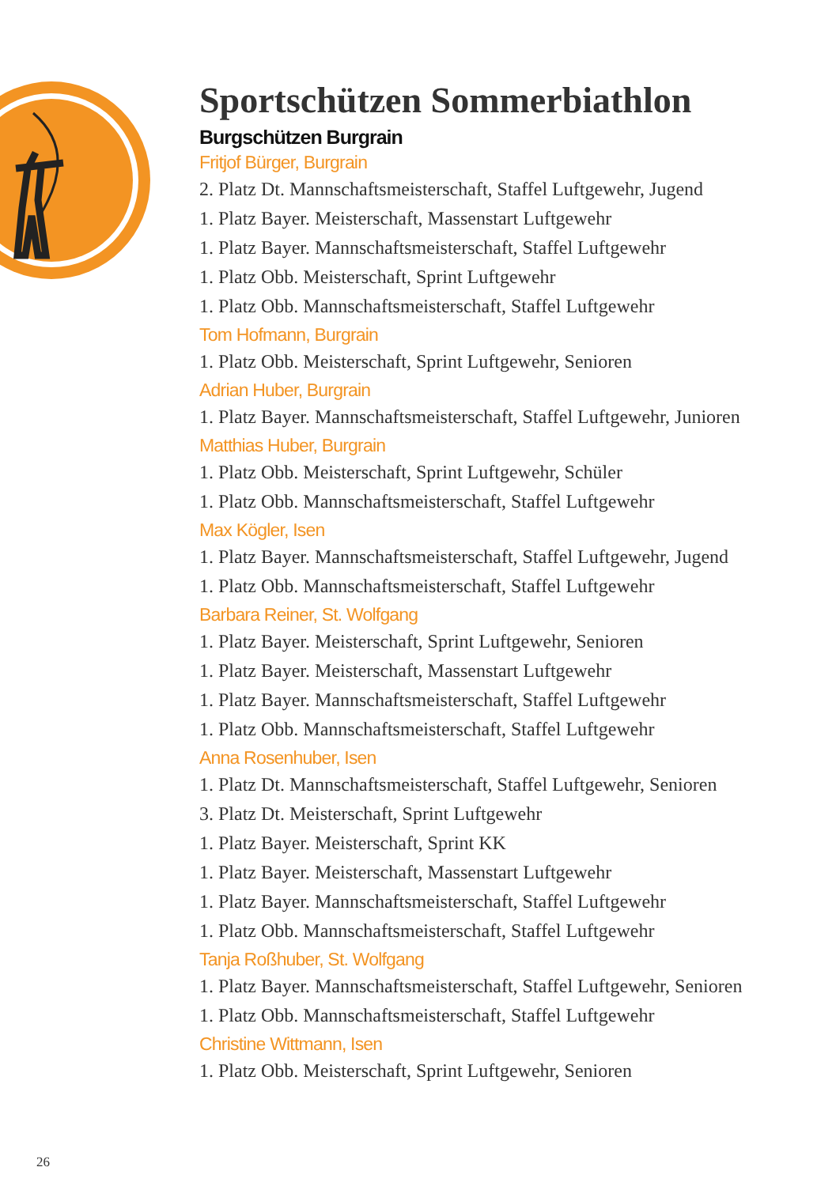Sportschützen Sommerbiathlon
Burgschützen Burgrain
Fritjof Bürger, Burgrain
2. Platz Dt. Mannschaftsmeisterschaft, Staffel Luftgewehr, Jugend
1. Platz Bayer. Meisterschaft, Massenstart Luftgewehr
1. Platz Bayer. Mannschaftsmeisterschaft, Staffel Luftgewehr
1. Platz Obb. Meisterschaft, Sprint Luftgewehr
1. Platz Obb. Mannschaftsmeisterschaft, Staffel Luftgewehr
Tom Hofmann, Burgrain
1. Platz Obb. Meisterschaft, Sprint Luftgewehr, Senioren
Adrian Huber, Burgrain
1. Platz Bayer. Mannschaftsmeisterschaft, Staffel Luftgewehr, Junioren
Matthias Huber, Burgrain
1. Platz Obb. Meisterschaft, Sprint Luftgewehr, Schüler
1. Platz Obb. Mannschaftsmeisterschaft, Staffel Luftgewehr
Max Kögler, Isen
1. Platz Bayer. Mannschaftsmeisterschaft, Staffel Luftgewehr, Jugend
1. Platz Obb. Mannschaftsmeisterschaft, Staffel Luftgewehr
Barbara Reiner, St. Wolfgang
1. Platz Bayer. Meisterschaft, Sprint Luftgewehr, Senioren
1. Platz Bayer. Meisterschaft, Massenstart Luftgewehr
1. Platz Bayer. Mannschaftsmeisterschaft, Staffel Luftgewehr
1. Platz Obb. Mannschaftsmeisterschaft, Staffel Luftgewehr
Anna Rosenhuber, Isen
1. Platz Dt. Mannschaftsmeisterschaft, Staffel Luftgewehr, Senioren
3. Platz Dt. Meisterschaft, Sprint Luftgewehr
1. Platz Bayer. Meisterschaft, Sprint KK
1. Platz Bayer. Meisterschaft, Massenstart Luftgewehr
1. Platz Bayer. Mannschaftsmeisterschaft, Staffel Luftgewehr
1. Platz Obb. Mannschaftsmeisterschaft, Staffel Luftgewehr
Tanja Roßhuber, St. Wolfgang
1. Platz Bayer. Mannschaftsmeisterschaft, Staffel Luftgewehr, Senioren
1. Platz Obb. Mannschaftsmeisterschaft, Staffel Luftgewehr
Christine Wittmann, Isen
1. Platz Obb. Meisterschaft, Sprint Luftgewehr, Senioren
26